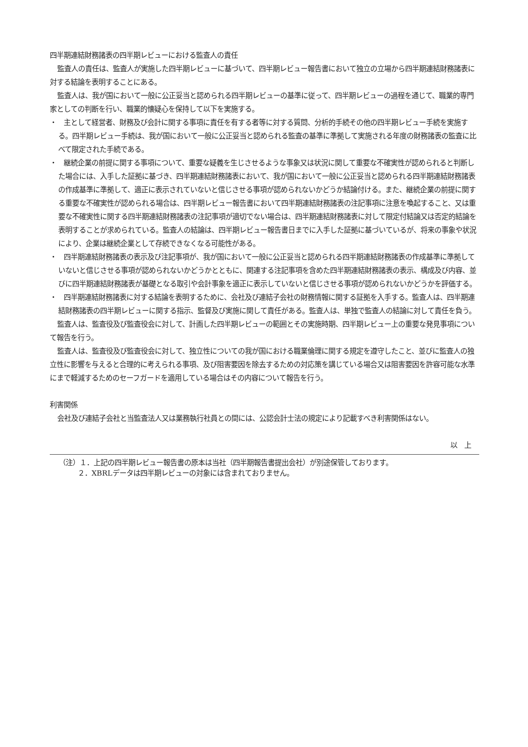四半期連結財務諸表の四半期レビューにおける監査人の責任
監査人の責任は、監査人が実施した四半期レビューに基づいて、四半期レビュー報告書において独立の立場から四半期連結財務諸表に対する結論を表明することにある。
監査人は、我が国において一般に公正妥当と認められる四半期レビューの基準に従って、四半期レビューの過程を通じて、職業的専門家としての判断を行い、職業的懐疑心を保持して以下を実施する。
・　主として経営者、財務及び会計に関する事項に責任を有する者等に対する質問、分析的手続その他の四半期レビュー手続を実施する。四半期レビュー手続は、我が国において一般に公正妥当と認められる監査の基準に準拠して実施される年度の財務諸表の監査に比べて限定された手続である。
・　継続企業の前提に関する事項について、重要な疑義を生じさせるような事象又は状況に関して重要な不確実性が認められると判断した場合には、入手した証拠に基づき、四半期連結財務諸表において、我が国において一般に公正妥当と認められる四半期連結財務諸表の作成基準に準拠して、適正に表示されていないと信じさせる事項が認められないかどうか結論付ける。また、継続企業の前提に関する重要な不確実性が認められる場合は、四半期レビュー報告書において四半期連結財務諸表の注記事項に注意を喚起すること、又は重要な不確実性に関する四半期連結財務諸表の注記事項が適切でない場合は、四半期連結財務諸表に対して限定付結論又は否定的結論を表明することが求められている。監査人の結論は、四半期レビュー報告書日までに入手した証拠に基づいているが、将来の事象や状況により、企業は継続企業として存続できなくなる可能性がある。
・　四半期連結財務諸表の表示及び注記事項が、我が国において一般に公正妥当と認められる四半期連結財務諸表の作成基準に準拠していないと信じさせる事項が認められないかどうかとともに、関連する注記事項を含めた四半期連結財務諸表の表示、構成及び内容、並びに四半期連結財務諸表が基礎となる取引や会計事象を適正に表示していないと信じさせる事項が認められないかどうかを評価する。
・　四半期連結財務諸表に対する結論を表明するために、会社及び連結子会社の財務情報に関する証拠を入手する。監査人は、四半期連結財務諸表の四半期レビューに関する指示、監督及び実施に関して責任がある。監査人は、単独で監査人の結論に対して責任を負う。
監査人は、監査役及び監査役会に対して、計画した四半期レビューの範囲とその実施時期、四半期レビュー上の重要な発見事項について報告を行う。
監査人は、監査役及び監査役会に対して、独立性についての我が国における職業倫理に関する規定を遵守したこと、並びに監査人の独立性に影響を与えると合理的に考えられる事項、及び阻害要因を除去するための対応策を講じている場合又は阻害要因を許容可能な水準にまで軽減するためのセーフガードを適用している場合はその内容について報告を行う。
利害関係
会社及び連結子会社と当監査法人又は業務執行社員との間には、公認会計士法の規定により記載すべき利害関係はない。
以　上
（注）１．上記の四半期レビュー報告書の原本は当社（四半期報告書提出会社）が別途保管しております。
２．XBRLデータは四半期レビューの対象には含まれておりません。